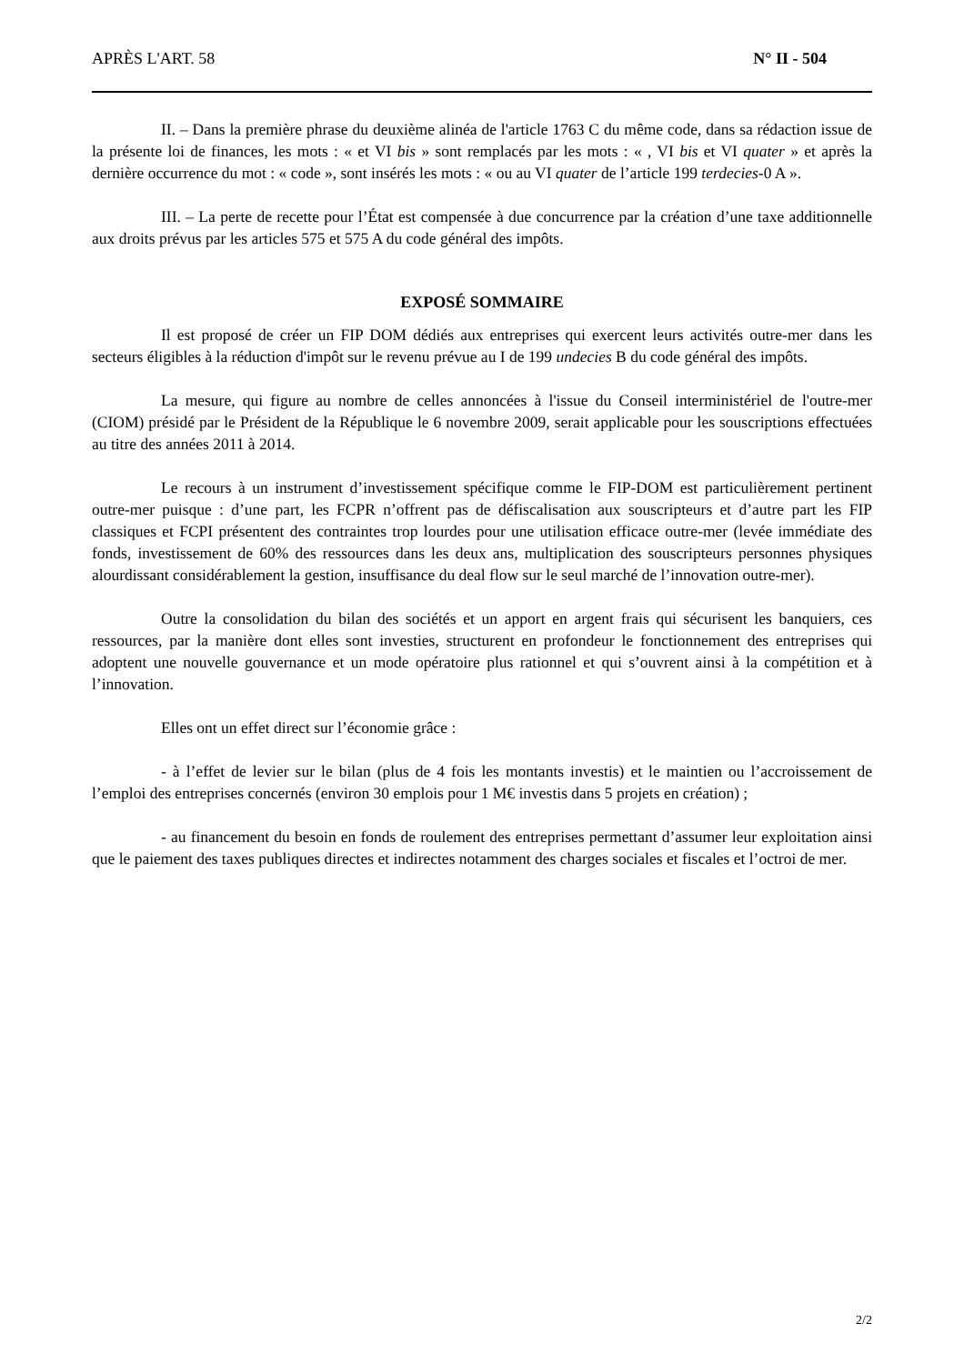APRÈS L'ART. 58 N° II - 504
II. – Dans la première phrase du deuxième alinéa de l'article 1763 C du même code, dans sa rédaction issue de la présente loi de finances, les mots : « et VI bis » sont remplacés par les mots : « , VI bis et VI quater » et après la dernière occurrence du mot : « code », sont insérés les mots : « ou au VI quater de l’article 199 terdecies-0 A ».
III. – La perte de recette pour l’État est compensée à due concurrence par la création d’une taxe additionnelle aux droits prévus par les articles 575 et 575 A du code général des impôts.
EXPOSÉ SOMMAIRE
Il est proposé de créer un FIP DOM dédiés aux entreprises qui exercent leurs activités outre-mer dans les secteurs éligibles à la réduction d'impôt sur le revenu prévue au I de 199 undecies B du code général des impôts.
La mesure, qui figure au nombre de celles annoncées à l'issue du Conseil interministériel de l'outre-mer (CIOM) présidé par le Président de la République le 6 novembre 2009, serait applicable pour les souscriptions effectuées au titre des années 2011 à 2014.
Le recours à un instrument d’investissement spécifique comme le FIP-DOM est particulièrement pertinent outre-mer puisque : d’une part, les FCPR n’offrent pas de défiscalisation aux souscripteurs et d’autre part les FIP classiques et FCPI présentent des contraintes trop lourdes pour une utilisation efficace outre-mer (levée immédiate des fonds, investissement de 60% des ressources dans les deux ans, multiplication des souscripteurs personnes physiques alourdissant considérablement la gestion, insuffisance du deal flow sur le seul marché de l’innovation outre-mer).
Outre la consolidation du bilan des sociétés et un apport en argent frais qui sécurisent les banquiers, ces ressources, par la manière dont elles sont investies, structurent en profondeur le fonctionnement des entreprises qui adoptent une nouvelle gouvernance et un mode opératoire plus rationnel et qui s’ouvrent ainsi à la compétition et à l’innovation.
Elles ont un effet direct sur l’économie grâce :
- à l’effet de levier sur le bilan (plus de 4 fois les montants investis) et le maintien ou l’accroissement de l’emploi des entreprises concernés (environ 30 emplois pour 1 M€ investis dans 5 projets en création) ;
- au financement du besoin en fonds de roulement des entreprises permettant d’assumer leur exploitation ainsi que le paiement des taxes publiques directes et indirectes notamment des charges sociales et fiscales et l’octroi de mer.
2/2